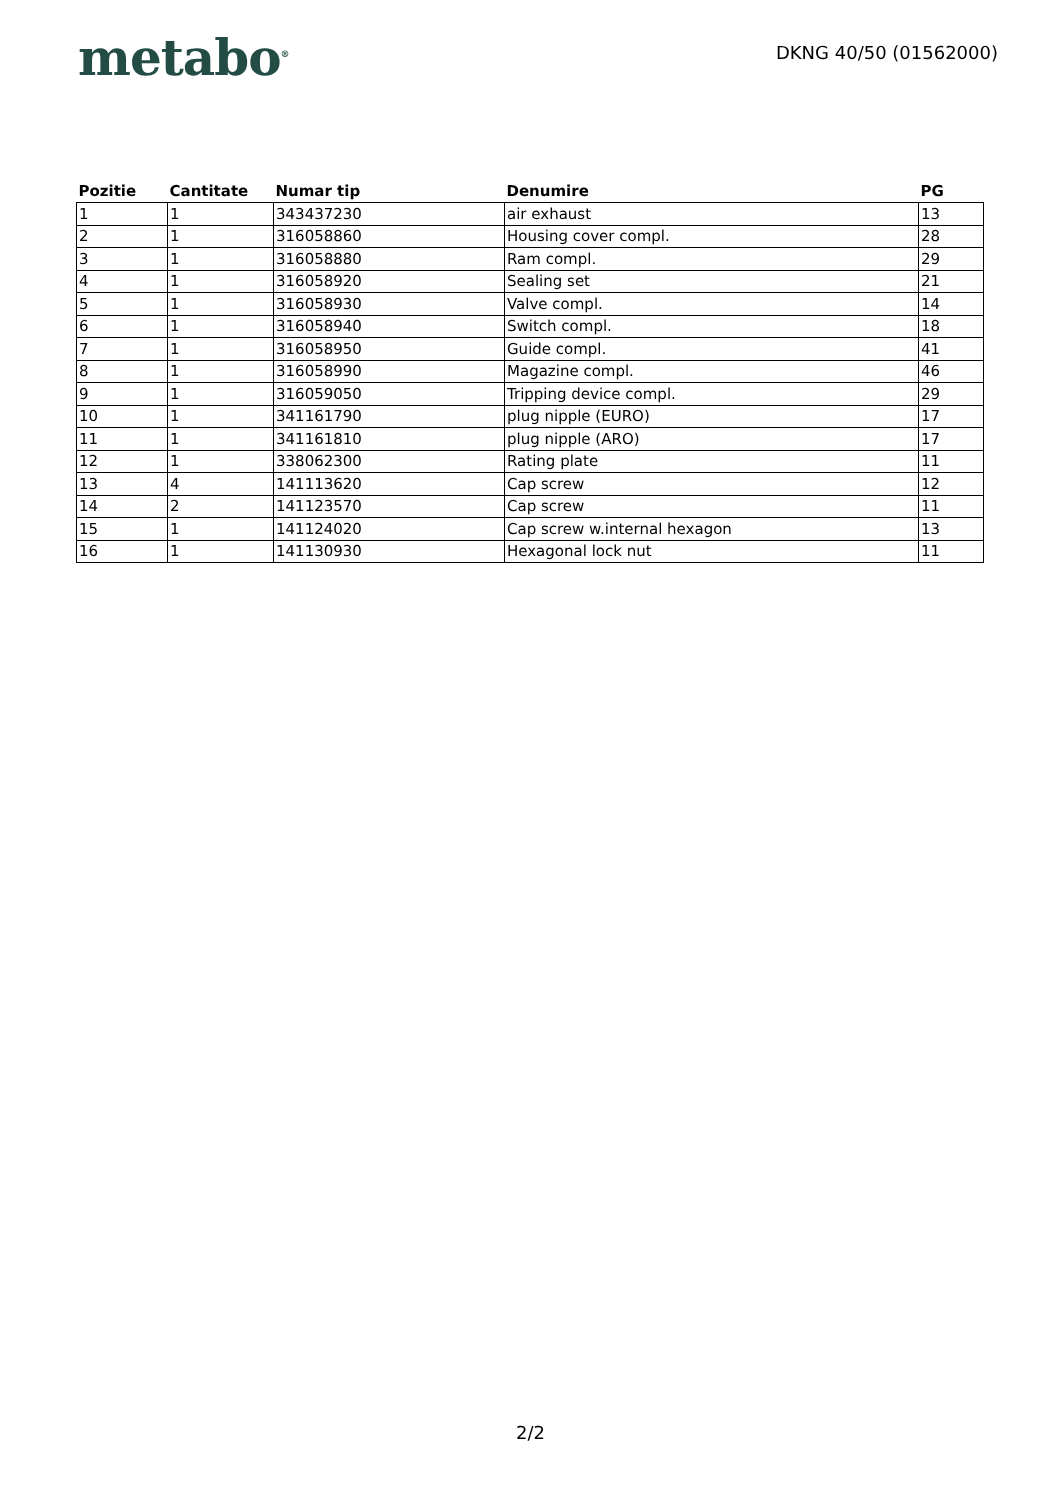metabo<sup>®</sup>
DKNG 40/50 (01562000)
| Pozitie | Cantitate | Numar tip | Denumire | PG |
| --- | --- | --- | --- | --- |
| 1 | 1 | 343437230 | air exhaust | 13 |
| 2 | 1 | 316058860 | Housing cover compl. | 28 |
| 3 | 1 | 316058880 | Ram compl. | 29 |
| 4 | 1 | 316058920 | Sealing set | 21 |
| 5 | 1 | 316058930 | Valve compl. | 14 |
| 6 | 1 | 316058940 | Switch compl. | 18 |
| 7 | 1 | 316058950 | Guide compl. | 41 |
| 8 | 1 | 316058990 | Magazine compl. | 46 |
| 9 | 1 | 316059050 | Tripping device compl. | 29 |
| 10 | 1 | 341161790 | plug nipple (EURO) | 17 |
| 11 | 1 | 341161810 | plug nipple (ARO) | 17 |
| 12 | 1 | 338062300 | Rating plate | 11 |
| 13 | 4 | 141113620 | Cap screw | 12 |
| 14 | 2 | 141123570 | Cap screw | 11 |
| 15 | 1 | 141124020 | Cap screw w.internal hexagon | 13 |
| 16 | 1 | 141130930 | Hexagonal lock nut | 11 |
2/2